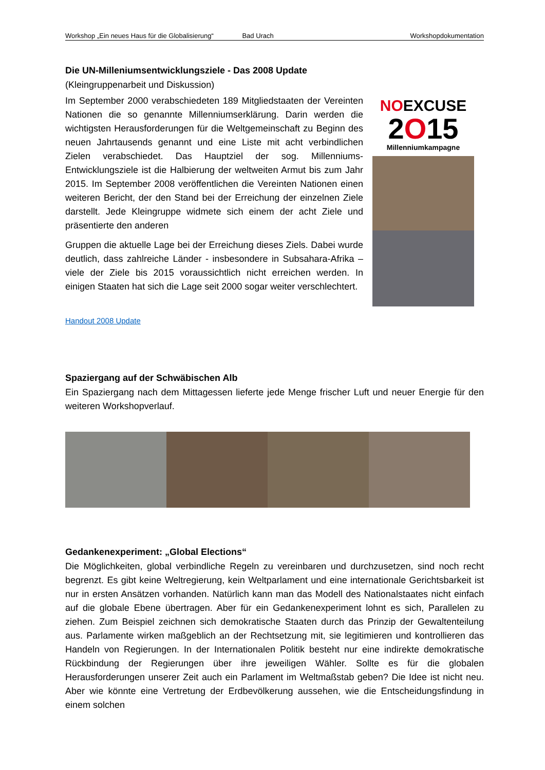Workshop „Ein neues Haus für die Globalisierung“Bad Urach Workshopdokumentation
Die UN-Milleniumsentwicklungsziele - Das 2008 Update
(Kleingruppenarbeit und Diskussion)
Im September 2000 verabschiedeten 189 Mitgliedstaaten der Vereinten Nationen die so genannte Millenniumserklärung. Darin werden die wichtigsten Herausforderungen für die Weltgemeinschaft zu Beginn des neuen Jahrtausends genannt und eine Liste mit acht verbindlichen Zielen verabschiedet. Das Hauptziel der sog. Millenniums-Entwicklungsziele ist die Halbierung der weltweiten Armut bis zum Jahr 2015. Im September 2008 veröffentlichen die Vereinten Nationen einen weiteren Bericht, der den Stand bei der Erreichung der einzelnen Ziele darstellt. Jede Kleingruppe widmete sich einem der acht Ziele und präsentierte den anderen
Gruppen die aktuelle Lage bei der Erreichung dieses Ziels. Dabei wurde deutlich, dass zahlreiche Länder - insbesondere in Subsahara-Afrika – viele der Ziele bis 2015 voraussichtlich nicht erreichen werden. In einigen Staaten hat sich die Lage seit 2000 sogar weiter verschlechtert.
NOEXCUSE
2O15
Millenniumkampagne
Handout 2008 Update
Spaziergang auf der Schwäbischen Alb
Ein Spaziergang nach dem Mittagessen lieferte jede Menge frischer Luft und neuer Energie für den weiteren Workshopverlauf.
Gedankenexperiment: „Global Elections“
Die Möglichkeiten, global verbindliche Regeln zu vereinbaren und durchzusetzen, sind noch recht begrenzt. Es gibt keine Weltregierung, kein Weltparlament und eine internationale Gerichtsbarkeit ist nur in ersten Ansätzen vorhanden. Natürlich kann man das Modell des Nationalstaates nicht einfach auf die globale Ebene übertragen. Aber für ein Gedankenexperiment lohnt es sich, Parallelen zu ziehen. Zum Beispiel zeichnen sich demokratische Staaten durch das Prinzip der Gewaltenteilung aus. Parlamente wirken maßgeblich an der Rechtsetzung mit, sie legitimieren und kontrollieren das Handeln von Regierungen. In der Internationalen Politik besteht nur eine indirekte demokratische Rückbindung der Regierungen über ihre jeweiligen Wähler. Sollte es für die globalen Herausforderungen unserer Zeit auch ein Parlament im Weltmaßstab geben? Die Idee ist nicht neu. Aber wie könnte eine Vertretung der Erdbevölkerung aussehen, wie die Entscheidungsfindung in einem solchen